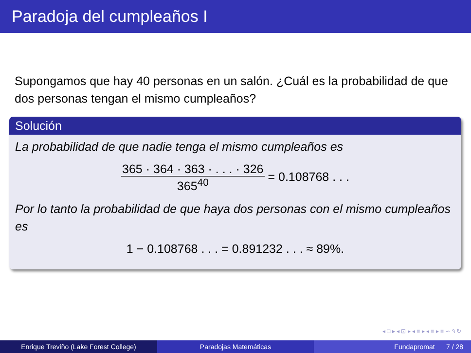Paradoja del cumpleaños I
Supongamos que hay 40 personas en un salón. ¿Cuál es la probabilidad de que dos personas tengan el mismo cumpleaños?
Solución
La probabilidad de que nadie tenga el mismo cumpleaños es
365 · 364 · 363 · . . . · 326 365<sup>40</sup> = 0.108768 . . .
Por lo tanto la probabilidad de que haya dos personas con el mismo cumpleaños es
1 − 0.108768 . . . = 0.891232 . . . ≈ 89%.
◂ □ ▸ ◂ ⊡ ▸ ◂ ≡ ▸ ◂ ≡ ▸ ≡ ∽ ۹ ↻
Enrique Treviño (Lake Forest College) Paradojas Matemáticas Fundapromat 7 / 28